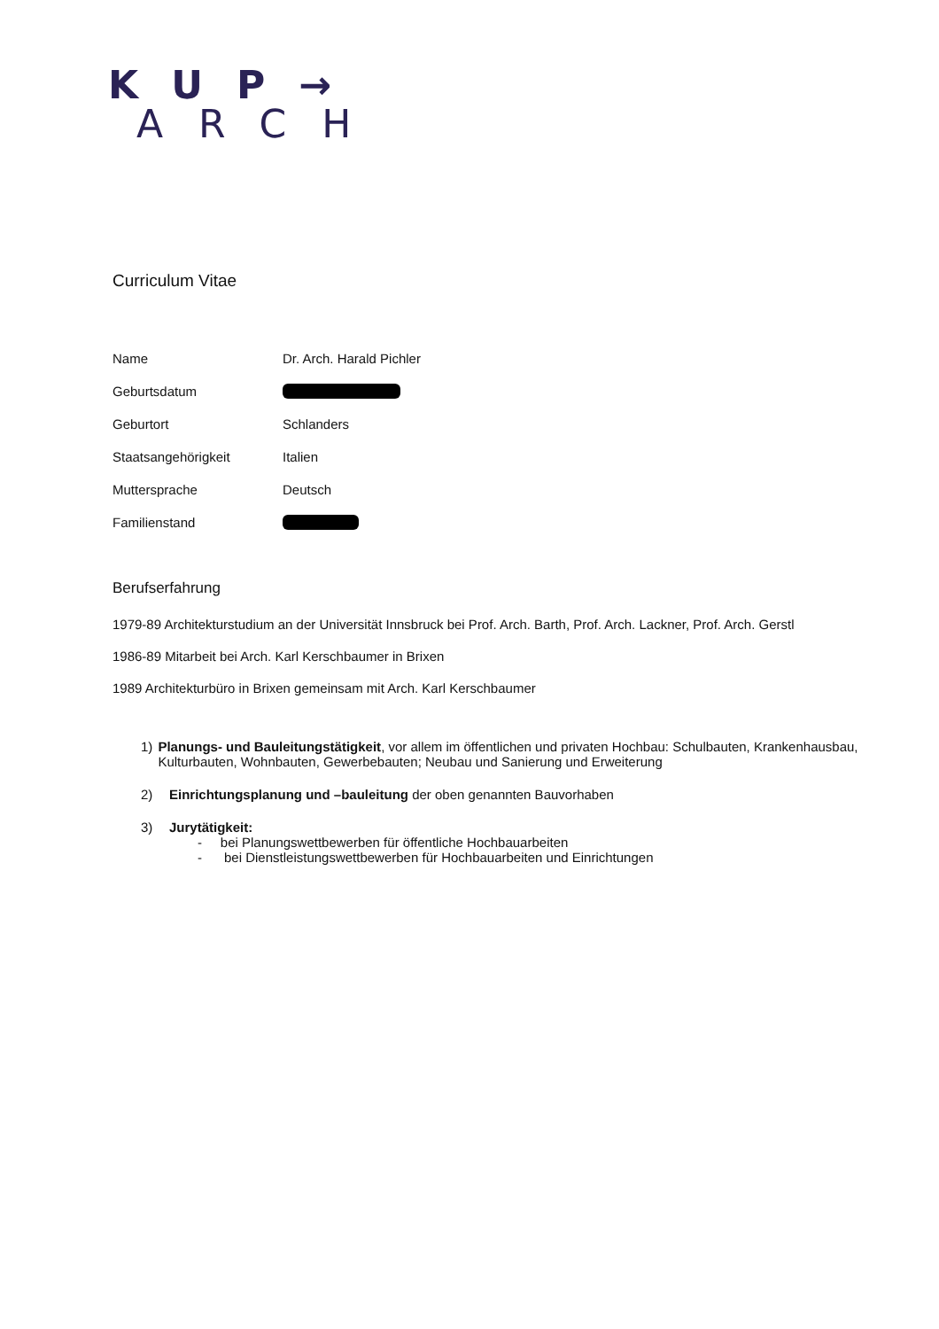KUP→
ARCH
Curriculum Vitae
Name Dr. Arch. Harald Pichler
Geburtsdatum
Geburtort Schlanders
Staatsangehörigkeit Italien
Muttersprache Deutsch
Familienstand
Berufserfahrung
1979-89 Architekturstudium an der Universität Innsbruck bei Prof. Arch. Barth, Prof. Arch. Lackner, Prof. Arch. Gerstl
1986-89 Mitarbeit bei Arch. Karl Kerschbaumer in Brixen
1989 Architekturbüro in Brixen gemeinsam mit Arch. Karl Kerschbaumer
1) Planungs- und Bauleitungstätigkeit, vor allem im öffentlichen und privaten Hochbau: Schulbauten, Krankenhausbau, Kulturbauten, Wohnbauten, Gewerbebauten; Neubau und Sanierung und Erweiterung
2) Einrichtungsplanung und –bauleitung der oben genannten Bauvorhaben
3) Jurytätigkeit:
- bei Planungswettbewerben für öffentliche Hochbauarbeiten
- bei Dienstleistungswettbewerben für Hochbauarbeiten und Einrichtungen